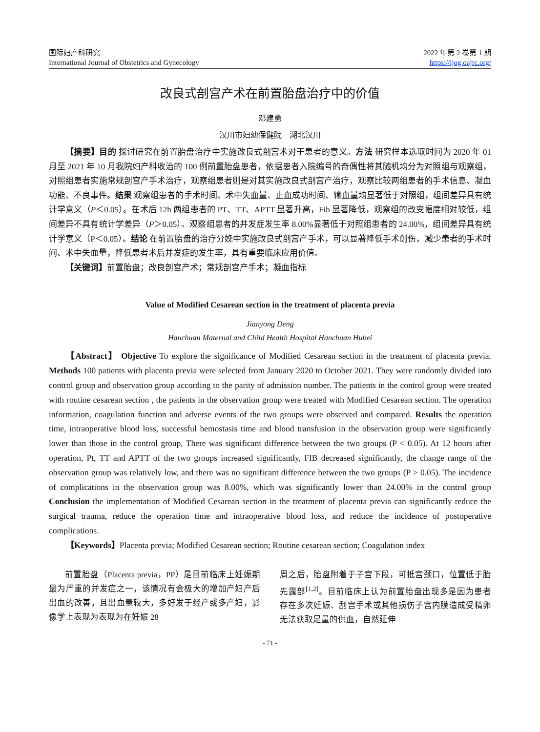国际妇产科研究
International Journal of Obstetrics and Gynecology
2022 年第 2 卷第 1 期
https://ijog.oajrc.org/
改良式剖宫产术在前置胎盘治疗中的价值
邓建勇
汉川市妇幼保健院　湖北汉川
【摘要】目的 探讨研究在前置胎盘治疗中实施改良式剖宫术对于患者的意义。方法 研究样本选取时间为 2020 年 01 月至 2021 年 10 月我院妇产科收治的 100 例前置胎盘患者，依据患者入院编号的奇偶性将其随机均分为对照组与观察组，对照组患者实施常规剖宫产手术治疗，观察组患者则是对其实施改良式剖宫产治疗，观察比较两组患者的手术信息、凝血功能、不良事件。结果 观察组患者的手术时间、术中失血量、止血成功时间、输血量均显著低于对照组，组间差异具有统计学意义（P＜0.05）。在术后 12h 两组患者的 PT、TT、APTT 显著升高，Fib 显著降低，观察组的改变幅度相对较低，组间差异不具有统计学差异（P＞0.05）。观察组患者的并发症发生率 8.00%显著低于对照组患者的 24.00%，组间差异具有统计学意义（P＜0.05）。结论 在前置胎盘的治疗分娩中实施改良式剖宫产手术，可以显著降低手术创伤，减少患者的手术时间、术中失血量，降低患者术后并发症的发生率，具有重要临床应用价值。
【关键词】前置胎盘；改良剖宫产术；常规剖宫产手术；凝血指标
Value of Modified Cesarean section in the treatment of placenta previa
Jianyong Deng
Hanchuan Maternal and Child Health Hospital Hanchuan Hubei
【Abstract】 Objective To explore the significance of Modified Cesarean section in the treatment of placenta previa. Methods 100 patients with placenta previa were selected from January 2020 to October 2021. They were randomly divided into control group and observation group according to the parity of admission number. The patients in the control group were treated with routine cesarean section , the patients in the observation group were treated with Modified Cesarean section. The operation information, coagulation function and adverse events of the two groups were observed and compared. Results the operation time, intraoperative blood loss, successful hemostasis time and blood transfusion in the observation group were significantly lower than those in the control group, There was significant difference between the two groups (P < 0.05). At 12 hours after operation, Pt, TT and APTT of the two groups increased significantly, FIB decreased significantly, the change range of the observation group was relatively low, and there was no significant difference between the two groups (P > 0.05). The incidence of complications in the observation group was 8.00%, which was significantly lower than 24.00% in the control group Conclusion the implementation of Modified Cesarean section in the treatment of placenta previa can significantly reduce the surgical trauma, reduce the operation time and intraoperative blood loss, and reduce the incidence of postoperative complications.
【Keywords】Placenta previa; Modified Cesarean section; Routine cesarean section; Coagulation index
前置胎盘（Placenta previa，PP）是目前临床上妊娠期最为严重的并发症之一，该情况有会极大的增加产妇产后出血的改善，且出血量较大，多好发于经产或多产妇，影像学上表现为表现为在妊娠 28
周之后，胎盘附着于子宫下段，可抵宫颈口，位置低于胎先露部<sup>[1,2]</sup>。目前临床上认为前置胎盘出现多是因为患者存在多次妊娠、刮宫手术或其他损伤子宫内膜造成受精卵无法获取足量的供血，自然延伸
- 71 -